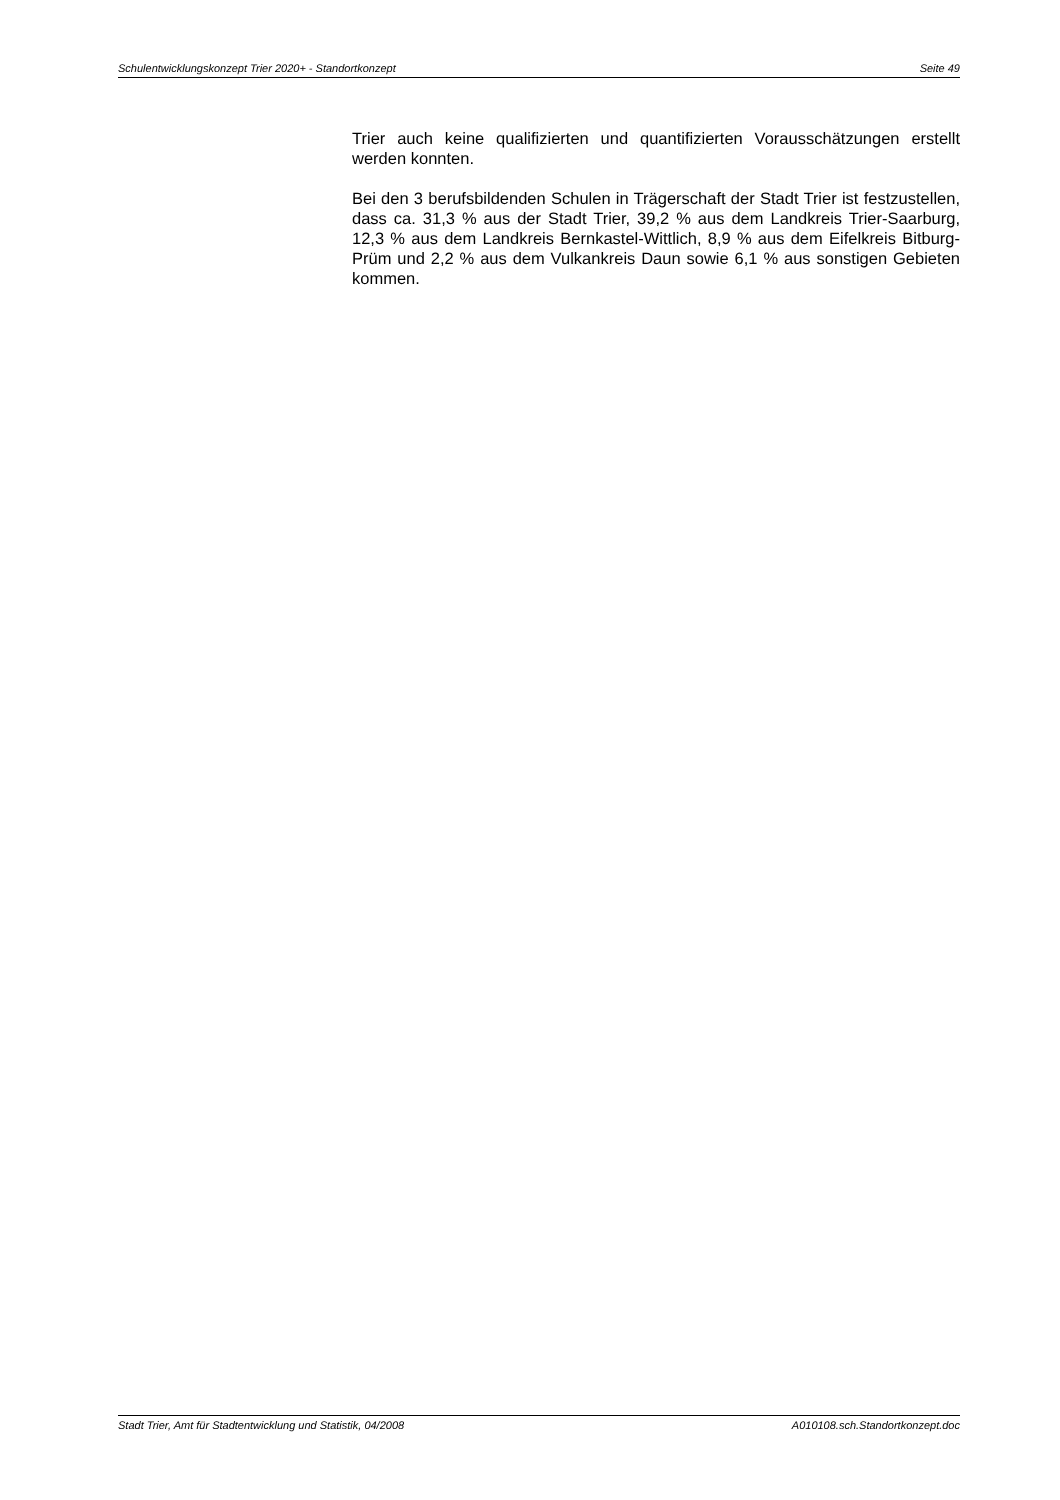Schulentwicklungskonzept Trier 2020+ - Standortkonzept Seite 49
Trier auch keine qualifizierten und quantifizierten Vorausschätzungen erstellt werden konnten.
Bei den 3 berufsbildenden Schulen in Trägerschaft der Stadt Trier ist festzustellen, dass ca. 31,3 % aus der Stadt Trier, 39,2 % aus dem Landkreis Trier-Saarburg, 12,3 % aus dem Landkreis Bernkastel-Wittlich, 8,9 % aus dem Eifelkreis Bitburg-Prüm und 2,2 % aus dem Vulkankreis Daun sowie 6,1 % aus sonstigen Gebieten kommen.
Stadt Trier, Amt für Stadtentwicklung und Statistik, 04/2008 A010108.sch.Standortkonzept.doc